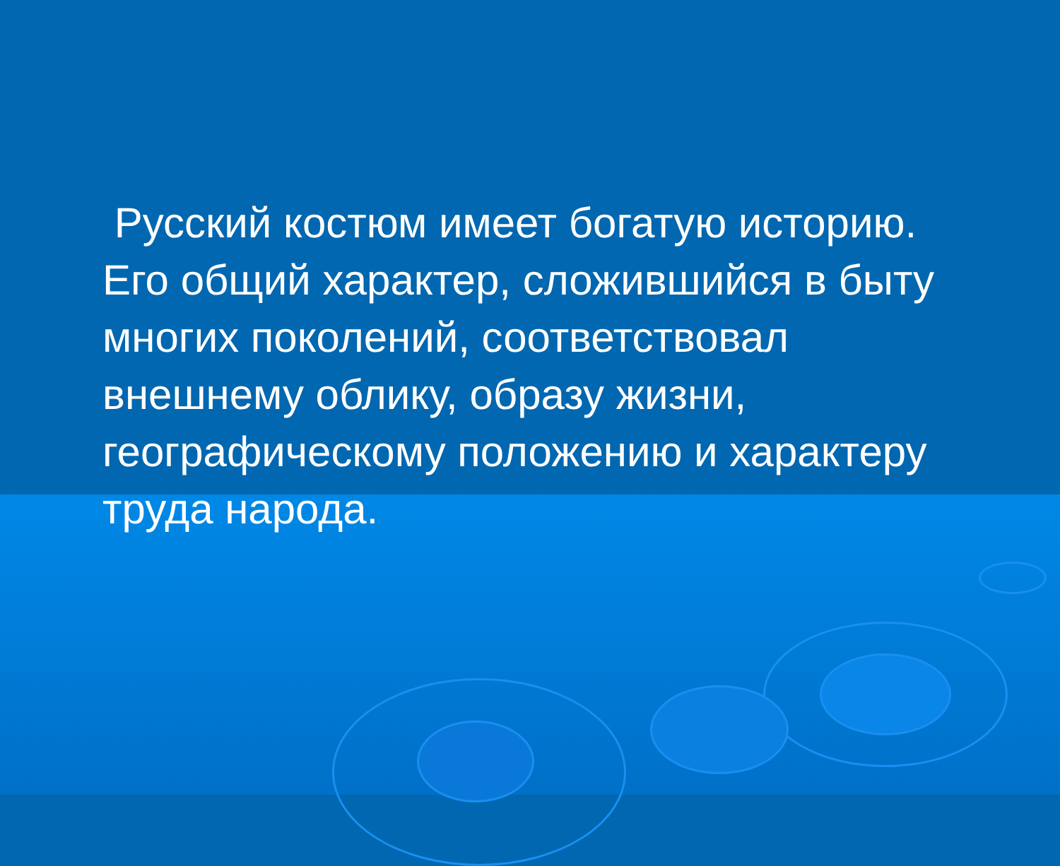Русский костюм имеет богатую историю. Его общий характер, сложившийся в быту многих поколений, соответствовал внешнему облику, образу жизни, географическому положению и характеру труда народа.